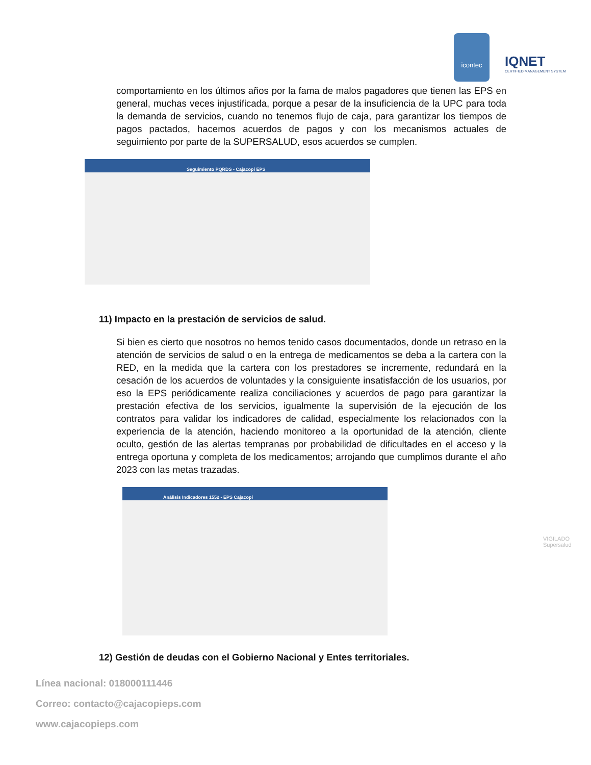icontec
IQNET
CERTIFIED MANAGEMENT SYSTEM
comportamiento en los últimos años por la fama de malos pagadores que tienen las EPS en general, muchas veces injustificada, porque a pesar de la insuficiencia de la UPC para toda la demanda de servicios, cuando no tenemos flujo de caja, para garantizar los tiempos de pagos pactados, hacemos acuerdos de pagos y con los mecanismos actuales de seguimiento por parte de la SUPERSALUD, esos acuerdos se cumplen.
Seguimiento PQRDS - Cajacopi EPS
11) Impacto en la prestación de servicios de salud.
Si bien es cierto que nosotros no hemos tenido casos documentados, donde un retraso en la atención de servicios de salud o en la entrega de medicamentos se deba a la cartera con la RED, en la medida que la cartera con los prestadores se incremente, redundará en la cesación de los acuerdos de voluntades y la consiguiente insatisfacción de los usuarios, por eso la EPS periódicamente realiza conciliaciones y acuerdos de pago para garantizar la prestación efectiva de los servicios, igualmente la supervisión de la ejecución de los contratos para validar los indicadores de calidad, especialmente los relacionados con la experiencia de la atención, haciendo monitoreo a la oportunidad de la atención, cliente oculto, gestión de las alertas tempranas por probabilidad de dificultades en el acceso y la entrega oportuna y completa de los medicamentos; arrojando que cumplimos durante el año 2023 con las metas trazadas.
Análisis Indicadores 1552 - EPS Cajacopi
12) Gestión de deudas con el Gobierno Nacional y Entes territoriales.
VIGILADO Supersalud
Línea nacional: 018000111446
Correo: contacto@cajacopieps.com
www.cajacopieps.com